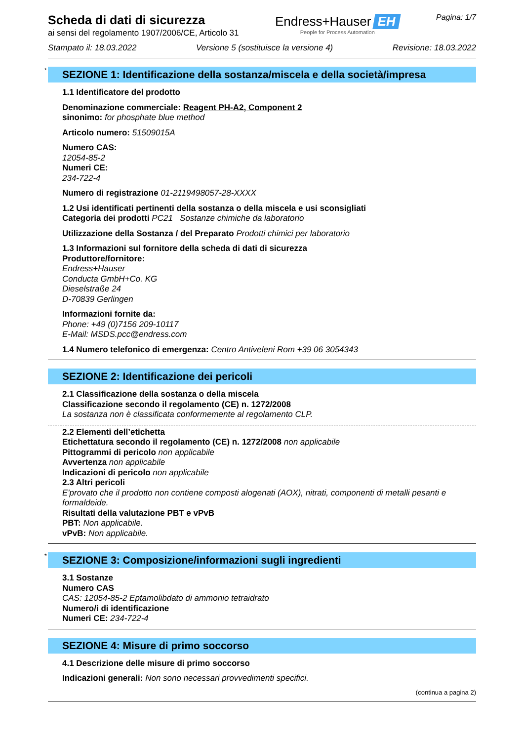Scheda di dati di sicurezza
ai sensi del regolamento 1907/2006/CE, Articolo 31
Endress+Hauser EH
People for Process Automation
Pagina: 1/7
Stampato il: 18.03.2022 Versione 5 (sostituisce la versione 4) Revisione: 18.03.2022
* SEZIONE 1: Identificazione della sostanza/miscela e della società/impresa
1.1 Identificatore del prodotto
Denominazione commerciale: Reagent PH-A2, Component 2
sinonimo: for phosphate blue method
Articolo numero: 51509015A
Numero CAS:
12054-85-2
Numeri CE:
234-722-4
Numero di registrazione 01-2119498057-28-XXXX
1.2 Usi identificati pertinenti della sostanza o della miscela e usi sconsigliati
Categoria dei prodotti PC21 Sostanze chimiche da laboratorio
Utilizzazione della Sostanza / del Preparato Prodotti chimici per laboratorio
1.3 Informazioni sul fornitore della scheda di dati di sicurezza
Produttore/fornitore:
Endress+Hauser
Conducta GmbH+Co. KG
Dieselstraße 24
D-70839 Gerlingen
Informazioni fornite da:
Phone: +49 (0)7156 209-10117
E-Mail: MSDS.pcc@endress.com
1.4 Numero telefonico di emergenza: Centro Antiveleni Rom +39 06 3054343
SEZIONE 2: Identificazione dei pericoli
2.1 Classificazione della sostanza o della miscela
Classificazione secondo il regolamento (CE) n. 1272/2008
La sostanza non è classificata conformemente al regolamento CLP.
2.2 Elementi dell’etichetta
Etichettatura secondo il regolamento (CE) n. 1272/2008 non applicabile
Pittogrammi di pericolo non applicabile
Avvertenza non applicabile
Indicazioni di pericolo non applicabile
2.3 Altri pericoli
E'provato che il prodotto non contiene composti alogenati (AOX), nitrati, componenti di metalli pesanti e formaldeide.
Risultati della valutazione PBT e vPvB
PBT: Non applicabile.
vPvB: Non applicabile.
* SEZIONE 3: Composizione/informazioni sugli ingredienti
3.1 Sostanze
Numero CAS
CAS: 12054-85-2 Eptamolibdato di ammonio tetraidrato
Numero/i di identificazione
Numeri CE: 234-722-4
SEZIONE 4: Misure di primo soccorso
4.1 Descrizione delle misure di primo soccorso
Indicazioni generali: Non sono necessari provvedimenti specifici.
(continua a pagina 2)